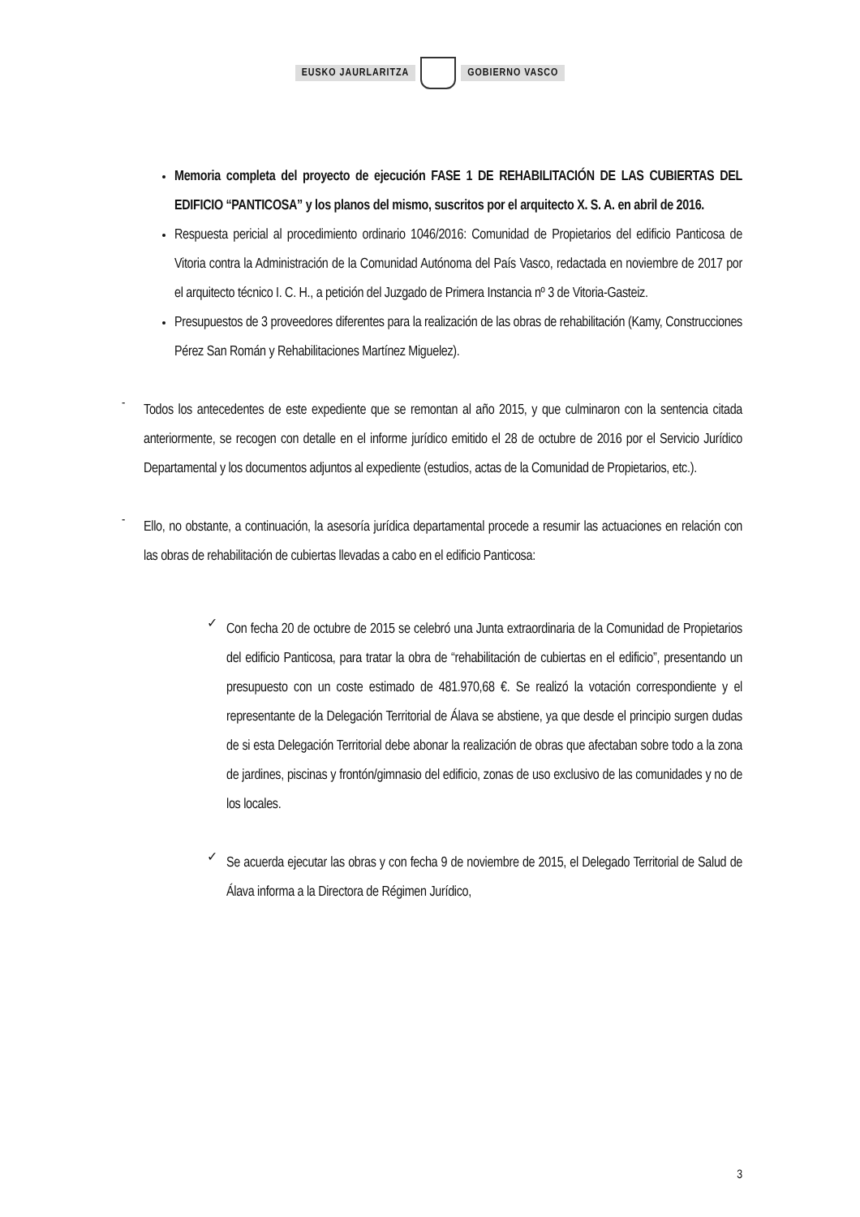EUSKO JAURLARITZA GOBIERNO VASCO
Memoria completa del proyecto de ejecución FASE 1 DE REHABILITACIÓN DE LAS CUBIERTAS DEL EDIFICIO “PANTICOSA” y los planos del mismo, suscritos por el arquitecto X. S. A. en abril de 2016.
Respuesta pericial al procedimiento ordinario 1046/2016: Comunidad de Propietarios del edificio Panticosa de Vitoria contra la Administración de la Comunidad Autónoma del País Vasco, redactada en noviembre de 2017 por el arquitecto técnico I. C. H., a petición del Juzgado de Primera Instancia nº 3 de Vitoria-Gasteiz.
Presupuestos de 3 proveedores diferentes para la realización de las obras de rehabilitación (Kamy, Construcciones Pérez San Román y Rehabilitaciones Martínez Miguelez).
-
Todos los antecedentes de este expediente que se remontan al año 2015, y que culminaron con la sentencia citada anteriormente, se recogen con detalle en el informe jurídico emitido el 28 de octubre de 2016 por el Servicio Jurídico Departamental y los documentos adjuntos al expediente (estudios, actas de la Comunidad de Propietarios, etc.).
-
Ello, no obstante, a continuación, la asesoría jurídica departamental procede a resumir las actuaciones en relación con las obras de rehabilitación de cubiertas llevadas a cabo en el edificio Panticosa:
✓
Con fecha 20 de octubre de 2015 se celebró una Junta extraordinaria de la Comunidad de Propietarios del edificio Panticosa, para tratar la obra de “rehabilitación de cubiertas en el edificio”, presentando un presupuesto con un coste estimado de 481.970,68 €. Se realizó la votación correspondiente y el representante de la Delegación Territorial de Álava se abstiene, ya que desde el principio surgen dudas de si esta Delegación Territorial debe abonar la realización de obras que afectaban sobre todo a la zona de jardines, piscinas y frontón/gimnasio del edificio, zonas de uso exclusivo de las comunidades y no de los locales.
✓
Se acuerda ejecutar las obras y con fecha 9 de noviembre de 2015, el Delegado Territorial de Salud de Álava informa a la Directora de Régimen Jurídico,
3